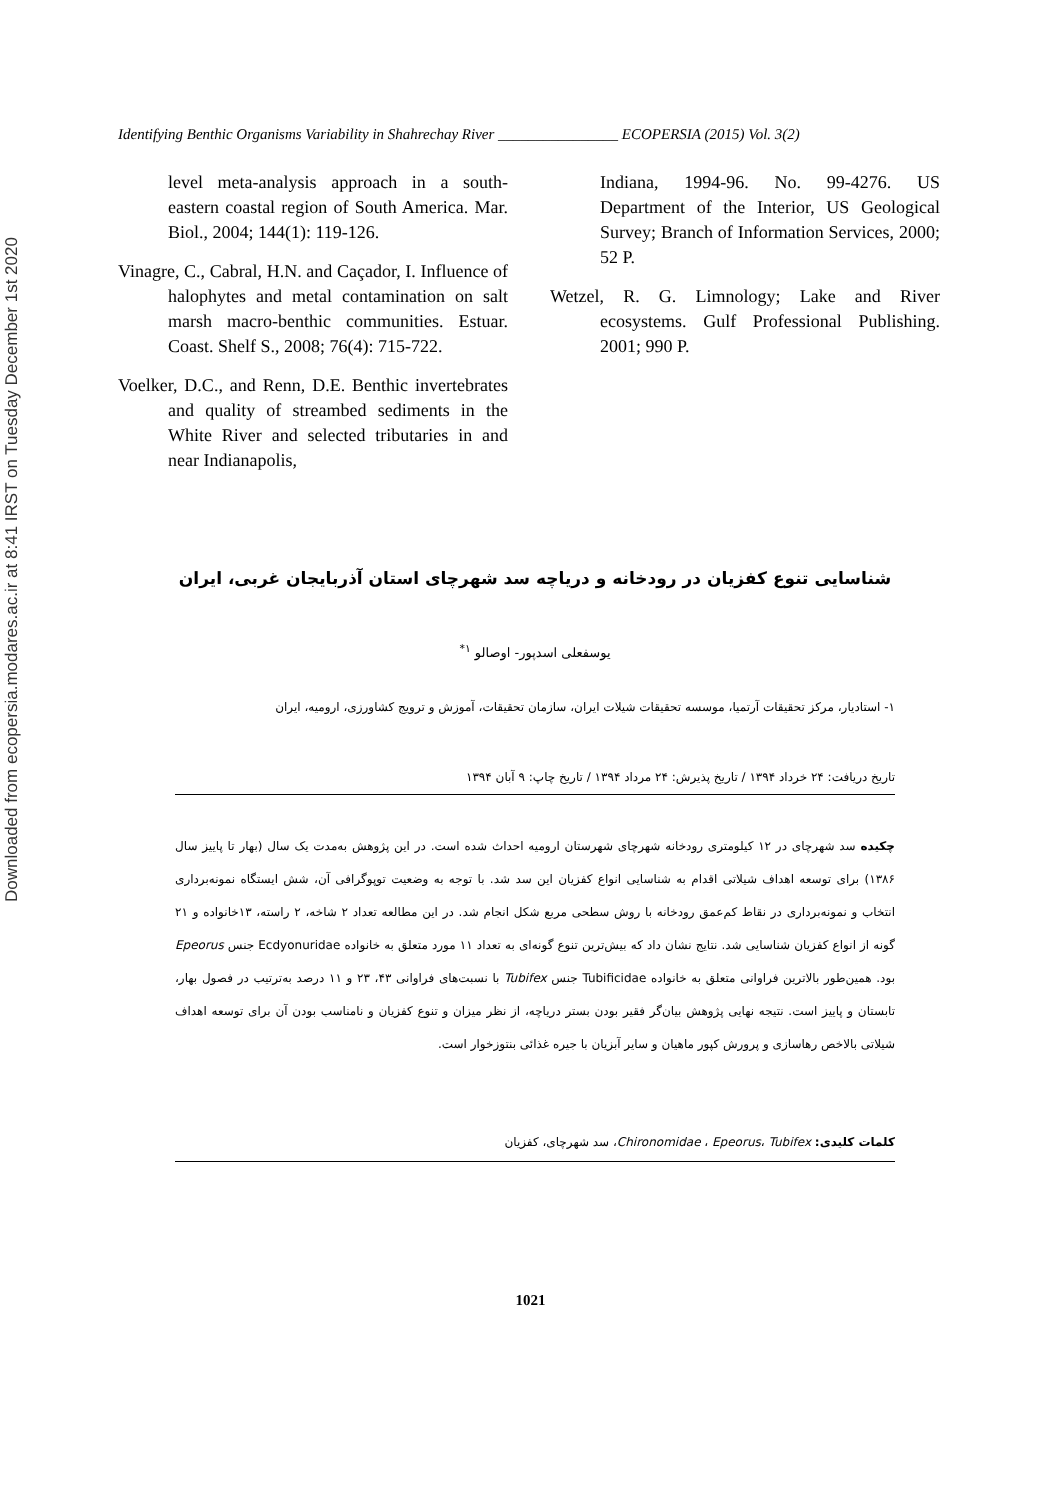Downloaded from ecopersia.modares.ac.ir at 8:41 IRST on Tuesday December 1st 2020
Identifying Benthic Organisms Variability in Shahrechay River ________________ ECOPERSIA (2015) Vol. 3(2)
level meta-analysis approach in a south-eastern coastal region of South America. Mar. Biol., 2004; 144(1): 119-126.
Vinagre, C., Cabral, H.N. and Caçador, I. Influence of halophytes and metal contamination on salt marsh macro-benthic communities. Estuar. Coast. Shelf S., 2008; 76(4): 715-722.
Voelker, D.C., and Renn, D.E. Benthic invertebrates and quality of streambed sediments in the White River and selected tributaries in and near Indianapolis,
Indiana, 1994-96. No. 99-4276. US Department of the Interior, US Geological Survey; Branch of Information Services, 2000; 52 P.
Wetzel, R. G. Limnology; Lake and River ecosystems. Gulf Professional Publishing. 2001; 990 P.
شناسایی تنوع کفزیان در رودخانه و دریاچه سد شهرچای استان آذربایجان غربی، ایران
یوسفعلی اسدپور- اوصالو <sup>۱*</sup>
۱- استادیار، مرکز تحقیقات آرتمیا، موسسه تحقیقات شیلات ایران، سازمان تحقیقات، آموزش و ترویج کشاورزی، ارومیه، ایران
تاریخ دریافت: ۲۴ خرداد ۱۳۹۴ / تاریخ پذیرش: ۲۴ مرداد ۱۳۹۴ / تاریخ چاپ: ۹ آبان ۱۳۹۴
چکیده سد شهرچای در ۱۲ کیلومتری رودخانه شهرچای شهرستان ارومیه احداث شده است. در این پژوهش به‌مدت یک سال (بهار تا پاییز سال ۱۳۸۶) برای توسعه اهداف شیلاتی اقدام به شناسایی انواع کفزیان این سد شد. با توجه به وضعیت توپوگرافی آن، شش ایستگاه نمونه‌برداری انتخاب و نمونه‌برداری در نقاط کم‌عمق رودخانه با روش سطحی مربع شکل انجام شد. در این مطالعه تعداد ۲ شاخه، ۲ راسته، ۱۳خانواده و ۲۱ گونه از انواع کفزیان شناسایی شد. نتایج نشان داد که بیش‌ترین تنوع گونه‌ای به تعداد ۱۱ مورد متعلق به خانواده Ecdyonuridae جنس Epeorus بود. همین‌طور بالاترین فراوانی متعلق به خانواده Tubificidae جنس Tubifex با نسبت‌های فراوانی ۴۳، ۲۳ و ۱۱ درصد به‌ترتیب در فصول بهار، تابستان و پاییز است. نتیجه نهایی پژوهش بیان‌گر فقیر بودن بستر دریاچه، از نظر میزان و تنوع کفزیان و نامناسب بودن آن برای توسعه اهداف شیلاتی بالاخص رهاسازی و پرورش کپور ماهیان و سایر آبزیان با جیره غذائی بنتوزخوار است.
کلمات کلیدی: Chironomidae ، Epeorus، Tubifex، سد شهرچای، کفزیان
1021